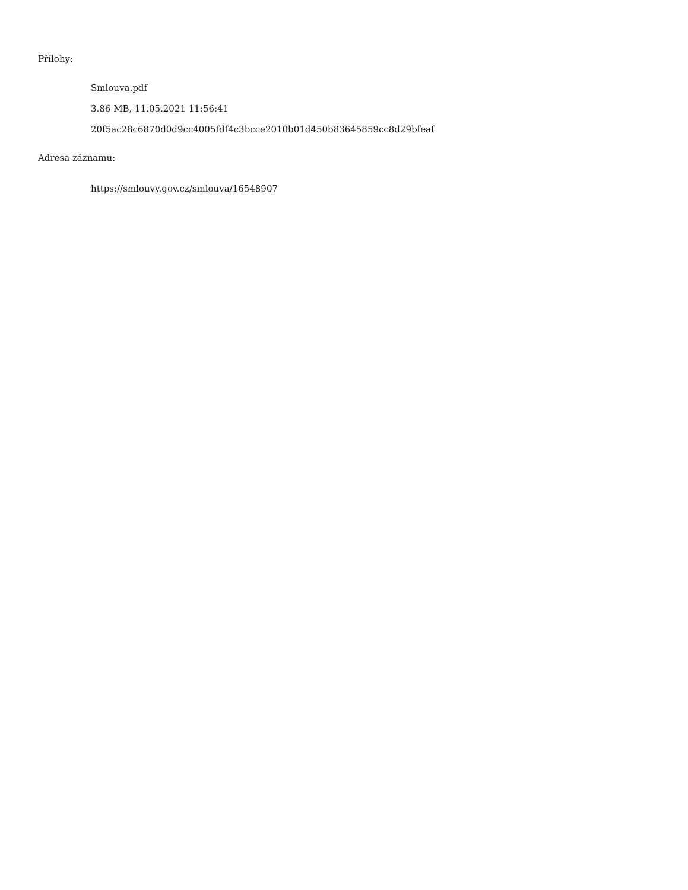Přílohy:
Smlouva.pdf
3.86 MB, 11.05.2021 11:56:41
20f5ac28c6870d0d9cc4005fdf4c3bcce2010b01d450b83645859cc8d29bfeaf
Adresa záznamu:
https://smlouvy.gov.cz/smlouva/16548907